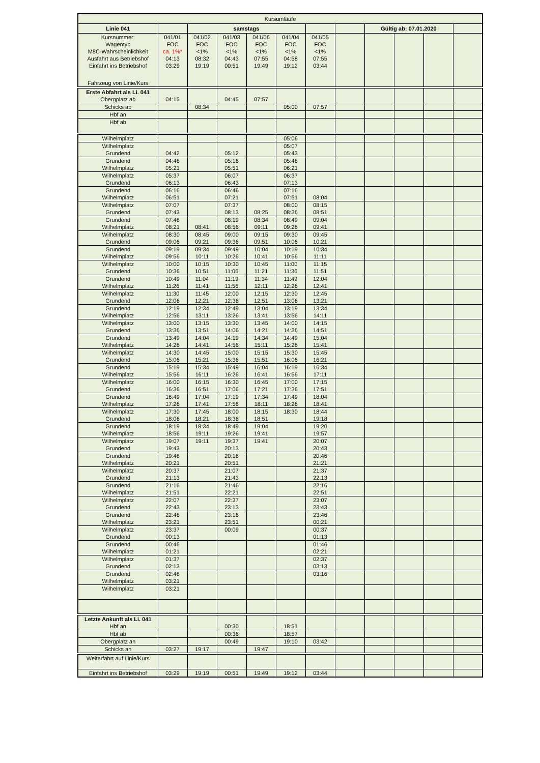| Kursumläufe | | | | | | | | | | | |
| Linie 041 | | samstags | | | | | | Gültig ab: 07.01.2020 | | | |
| Kursnummer: | 041/01 | 041/02 | 041/03 | 041/06 | 041/04 | 041/05 | | | | | |
| Wagentyp | FOC | FOC | FOC | FOC | FOC | FOC | | | | | |
| M8C-Wahrscheinlichkeit | ca. 1%* | <1% | <1% | <1% | <1% | <1% | | | | | |
| Ausfahrt aus Betriebshof | 04:13 | 08:32 | 04:43 | 07:55 | 04:58 | 07:55 | | | | | |
| Einfahrt ins Betriebshof | 03:29 | 19:19 | 00:51 | 19:49 | 19:12 | 03:44 | | | | | |
| Fahrzeug von Linie/Kurs | | | | | | | | | | | |
| Erste Abfahrt als Li. 041 | | | | | | | | | | | |
| Obergplatz ab | 04:15 | | 04:45 | 07:57 | | | | | | | |
| Schicks ab | | 08:34 | | | 05:00 | 07:57 | | | | | |
| Hbf an | | | | | | | | | | | |
| Hbf ab | | | | | | | | | | | |
| Wilhelmplatz | | | | | 05:06 | | | | | | |
| Wilhelmplatz | | | | | 05:07 | | | | | | |
| Grundend | 04:42 | | 05:12 | | 05:43 | | | | | | |
| Grundend | 04:46 | | 05:16 | | 05:46 | | | | | | |
| Wilhelmplatz | 05:21 | | 05:51 | | 06:21 | | | | | | |
| Wilhelmplatz | 05:37 | | 06:07 | | 06:37 | | | | | | |
| Grundend | 06:13 | | 06:43 | | 07:13 | | | | | | |
| Grundend | 06:16 | | 06:46 | | 07:16 | | | | | | |
| Wilhelmplatz | 06:51 | | 07:21 | | 07:51 | 08:04 | | | | | |
| Wilhelmplatz | 07:07 | | 07:37 | | 08:00 | 08:15 | | | | | |
| Grundend | 07:43 | | 08:13 | 08:25 | 08:36 | 08:51 | | | | | |
| Grundend | 07:46 | | 08:19 | 08:34 | 08:49 | 09:04 | | | | | |
| Wilhelmplatz | 08:21 | 08:41 | 08:56 | 09:11 | 09:26 | 09:41 | | | | | |
| Wilhelmplatz | 08:30 | 08:45 | 09:00 | 09:15 | 09:30 | 09:45 | | | | | |
| Grundend | 09:06 | 09:21 | 09:36 | 09:51 | 10:06 | 10:21 | | | | | |
| Grundend | 09:19 | 09:34 | 09:49 | 10:04 | 10:19 | 10:34 | | | | | |
| Wilhelmplatz | 09:56 | 10:11 | 10:26 | 10:41 | 10:56 | 11:11 | | | | | |
| Wilhelmplatz | 10:00 | 10:15 | 10:30 | 10:45 | 11:00 | 11:15 | | | | | |
| Grundend | 10:36 | 10:51 | 11:06 | 11:21 | 11:36 | 11:51 | | | | | |
| Grundend | 10:49 | 11:04 | 11:19 | 11:34 | 11:49 | 12:04 | | | | | |
| Wilhelmplatz | 11:26 | 11:41 | 11:56 | 12:11 | 12:26 | 12:41 | | | | | |
| Wilhelmplatz | 11:30 | 11:45 | 12:00 | 12:15 | 12:30 | 12:45 | | | | | |
| Grundend | 12:06 | 12:21 | 12:36 | 12:51 | 13:06 | 13:21 | | | | | |
| Grundend | 12:19 | 12:34 | 12:49 | 13:04 | 13:19 | 13:34 | | | | | |
| Wilhelmplatz | 12:56 | 13:11 | 13:26 | 13:41 | 13:56 | 14:11 | | | | | |
| Wilhelmplatz | 13:00 | 13:15 | 13:30 | 13:45 | 14:00 | 14:15 | | | | | |
| Grundend | 13:36 | 13:51 | 14:06 | 14:21 | 14:36 | 14:51 | | | | | |
| Grundend | 13:49 | 14:04 | 14:19 | 14:34 | 14:49 | 15:04 | | | | | |
| Wilhelmplatz | 14:26 | 14:41 | 14:56 | 15:11 | 15:26 | 15:41 | | | | | |
| Wilhelmplatz | 14:30 | 14:45 | 15:00 | 15:15 | 15:30 | 15:45 | | | | | |
| Grundend | 15:06 | 15:21 | 15:36 | 15:51 | 16:06 | 16:21 | | | | | |
| Grundend | 15:19 | 15:34 | 15:49 | 16:04 | 16:19 | 16:34 | | | | | |
| Wilhelmplatz | 15:56 | 16:11 | 16:26 | 16:41 | 16:56 | 17:11 | | | | | |
| Wilhelmplatz | 16:00 | 16:15 | 16:30 | 16:45 | 17:00 | 17:15 | | | | | |
| Grundend | 16:36 | 16:51 | 17:06 | 17:21 | 17:36 | 17:51 | | | | | |
| Grundend | 16:49 | 17:04 | 17:19 | 17:34 | 17:49 | 18:04 | | | | | |
| Wilhelmplatz | 17:26 | 17:41 | 17:56 | 18:11 | 18:26 | 18:41 | | | | | |
| Wilhelmplatz | 17:30 | 17:45 | 18:00 | 18:15 | 18:30 | 18:44 | | | | | |
| Grundend | 18:06 | 18:21 | 18:36 | 18:51 | | 19:18 | | | | | |
| Grundend | 18:19 | 18:34 | 18:49 | 19:04 | | 19:20 | | | | | |
| Wilhelmplatz | 18:56 | 19:11 | 19:26 | 19:41 | | 19:57 | | | | | |
| Wilhelmplatz | 19:07 | 19:11 | 19:37 | 19:41 | | 20:07 | | | | | |
| Grundend | 19:43 | | 20:13 | | | 20:43 | | | | | |
| Grundend | 19:46 | | 20:16 | | | 20:46 | | | | | |
| Wilhelmplatz | 20:21 | | 20:51 | | | 21:21 | | | | | |
| Wilhelmplatz | 20:37 | | 21:07 | | | 21:37 | | | | | |
| Grundend | 21:13 | | 21:43 | | | 22:13 | | | | | |
| Grundend | 21:16 | | 21:46 | | | 22:16 | | | | | |
| Wilhelmplatz | 21:51 | | 22:21 | | | 22:51 | | | | | |
| Wilhelmplatz | 22:07 | | 22:37 | | | 23:07 | | | | | |
| Grundend | 22:43 | | 23:13 | | | 23:43 | | | | | |
| Grundend | 22:46 | | 23:16 | | | 23:46 | | | | | |
| Wilhelmplatz | 23:21 | | 23:51 | | | 00:21 | | | | | |
| Wilhelmplatz | 23:37 | | 00:09 | | | 00:37 | | | | | |
| Grundend | 00:13 | | | | | 01:13 | | | | | |
| Grundend | 00:46 | | | | | 01:46 | | | | | |
| Wilhelmplatz | 01:21 | | | | | 02:21 | | | | | |
| Wilhelmplatz | 01:37 | | | | | 02:37 | | | | | |
| Grundend | 02:13 | | | | | 03:13 | | | | | |
| Grundend | 02:46 | | | | | 03:16 | | | | | |
| Wilhelmplatz | 03:21 | | | | | | | | | | |
| Wilhelmplatz | 03:21 | | | | | | | | | | |
| Letzte Ankunft als Li. 041 | | | | | | | | | | | |
| Hbf an | | | 00:30 | | 18:51 | | | | | | |
| Hbf ab | | | 00:36 | | 18:57 | | | | | | |
| Obergplatz an | | | 00:49 | | 19:10 | 03:42 | | | | | |
| Schicks an | 03:27 | 19:17 | | 19:47 | | | | | | | |
| Weiterfahrt auf Linie/Kurs | | | | | | | | | | | |
| Einfahrt ins Betriebshof | 03:29 | 19:19 | 00:51 | 19:49 | 19:12 | 03:44 | | | | | |